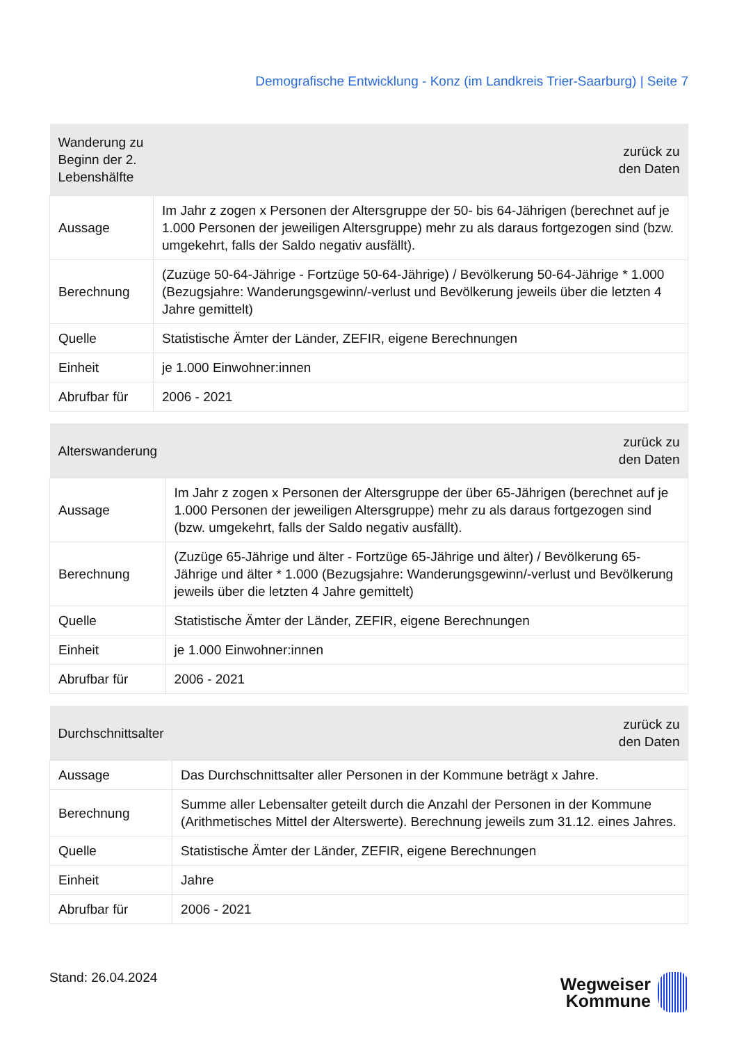Demografische Entwicklung - Konz (im Landkreis Trier-Saarburg) | Seite 7
| Wanderung zu Beginn der 2. Lebenshälfte | zurück zu den Daten |
| --- | --- |
| Aussage | Im Jahr z zogen x Personen der Altersgruppe der 50- bis 64-Jährigen (berechnet auf je 1.000 Personen der jeweiligen Altersgruppe) mehr zu als daraus fortgezogen sind (bzw. umgekehrt, falls der Saldo negativ ausfällt). |
| Berechnung | (Zuzüge 50-64-Jährige - Fortzüge 50-64-Jährige) / Bevölkerung 50-64-Jährige * 1.000 (Bezugsjahre: Wanderungsgewinn/-verlust und Bevölkerung jeweils über die letzten 4 Jahre gemittelt) |
| Quelle | Statistische Ämter der Länder, ZEFIR, eigene Berechnungen |
| Einheit | je 1.000 Einwohner:innen |
| Abrufbar für | 2006 - 2021 |
| Alterswanderung | zurück zu den Daten |
| --- | --- |
| Aussage | Im Jahr z zogen x Personen der Altersgruppe der über 65-Jährigen (berechnet auf je 1.000 Personen der jeweiligen Altersgruppe) mehr zu als daraus fortgezogen sind (bzw. umgekehrt, falls der Saldo negativ ausfällt). |
| Berechnung | (Zuzüge 65-Jährige und älter - Fortzüge 65-Jährige und älter) / Bevölkerung 65-Jährige und älter * 1.000 (Bezugsjahre: Wanderungsgewinn/-verlust und Bevölkerung jeweils über die letzten 4 Jahre gemittelt) |
| Quelle | Statistische Ämter der Länder, ZEFIR, eigene Berechnungen |
| Einheit | je 1.000 Einwohner:innen |
| Abrufbar für | 2006 - 2021 |
| Durchschnittsalter | zurück zu den Daten |
| --- | --- |
| Aussage | Das Durchschnittsalter aller Personen in der Kommune beträgt x Jahre. |
| Berechnung | Summe aller Lebensalter geteilt durch die Anzahl der Personen in der Kommune (Arithmetisches Mittel der Alterswerte). Berechnung jeweils zum 31.12. eines Jahres. |
| Quelle | Statistische Ämter der Länder, ZEFIR, eigene Berechnungen |
| Einheit | Jahre |
| Abrufbar für | 2006 - 2021 |
Stand: 26.04.2024
Wegweiser
Kommune